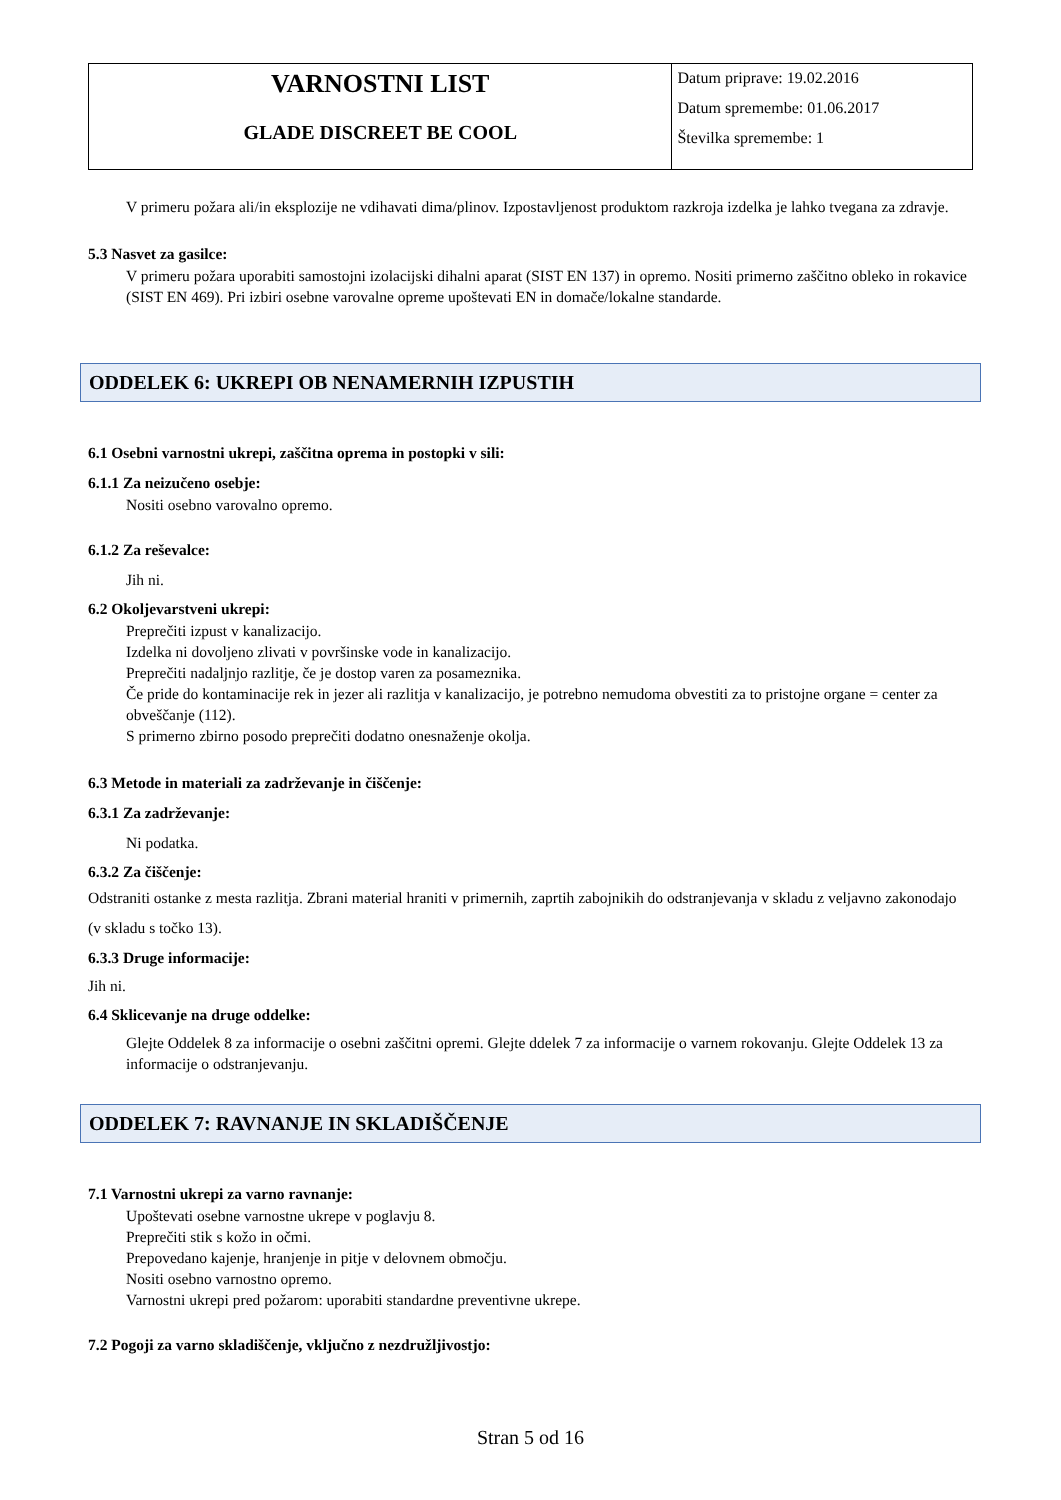| VARNOSTNI LIST GLADE DISCREET BE COOL | Datum priprave: 19.02.2016 Datum spremembe: 01.06.2017 Številka spremembe: 1 |
V primeru požara ali/in eksplozije ne vdihavati dima/plinov. Izpostavljenost produktom razkroja izdelka je lahko tvegana za zdravje.
5.3 Nasvet za gasilce:
V primeru požara uporabiti samostojni izolacijski dihalni aparat (SIST EN 137) in opremo. Nositi primerno zaščitno obleko in rokavice (SIST EN 469). Pri izbiri osebne varovalne opreme upoštevati EN in domače/lokalne standarde.
ODDELEK 6: UKREPI OB NENAMERNIH IZPUSTIH
6.1 Osebni varnostni ukrepi, zaščitna oprema in postopki v sili:
6.1.1 Za neizučeno osebje:
Nositi osebno varovalno opremo.
6.1.2 Za reševalce:
Jih ni.
6.2 Okoljevarstveni ukrepi:
Preprečiti izpust v kanalizacijo.
Izdelka ni dovoljeno zlivati v površinske vode in kanalizacijo.
Preprečiti nadaljnjo razlitje, če je dostop varen za posameznika.
Če pride do kontaminacije rek in jezer ali razlitja v kanalizacijo, je potrebno nemudoma obvestiti za to pristojne organe = center za obveščanje (112).
S primerno zbirno posodo preprečiti dodatno onesnaženje okolja.
6.3 Metode in materiali za zadrževanje in čiščenje:
6.3.1 Za zadrževanje:
Ni podatka.
6.3.2 Za čiščenje:
Odstraniti ostanke z mesta razlitja. Zbrani material hraniti v primernih, zaprtih zabojnikih do odstranjevanja v skladu z veljavno zakonodajo (v skladu s točko 13).
6.3.3 Druge informacije:
Jih ni.
6.4 Sklicevanje na druge oddelke:
Glejte Oddelek 8 za informacije o osebni zaščitni opremi. Glejte ddelek 7 za informacije o varnem rokovanju. Glejte Oddelek 13 za informacije o odstranjevanju.
ODDELEK 7: RAVNANJE IN SKLADIŠČENJE
7.1 Varnostni ukrepi za varno ravnanje:
Upoštevati osebne varnostne ukrepe v poglavju 8.
Preprečiti stik s kožo in očmi.
Prepovedano kajenje, hranjenje in pitje v delovnem območju.
Nositi osebno varnostno opremo.
Varnostni ukrepi pred požarom: uporabiti standardne preventivne ukrepe.
7.2 Pogoji za varno skladiščenje, vključno z nezdružljivostjo:
Stran 5 od 16